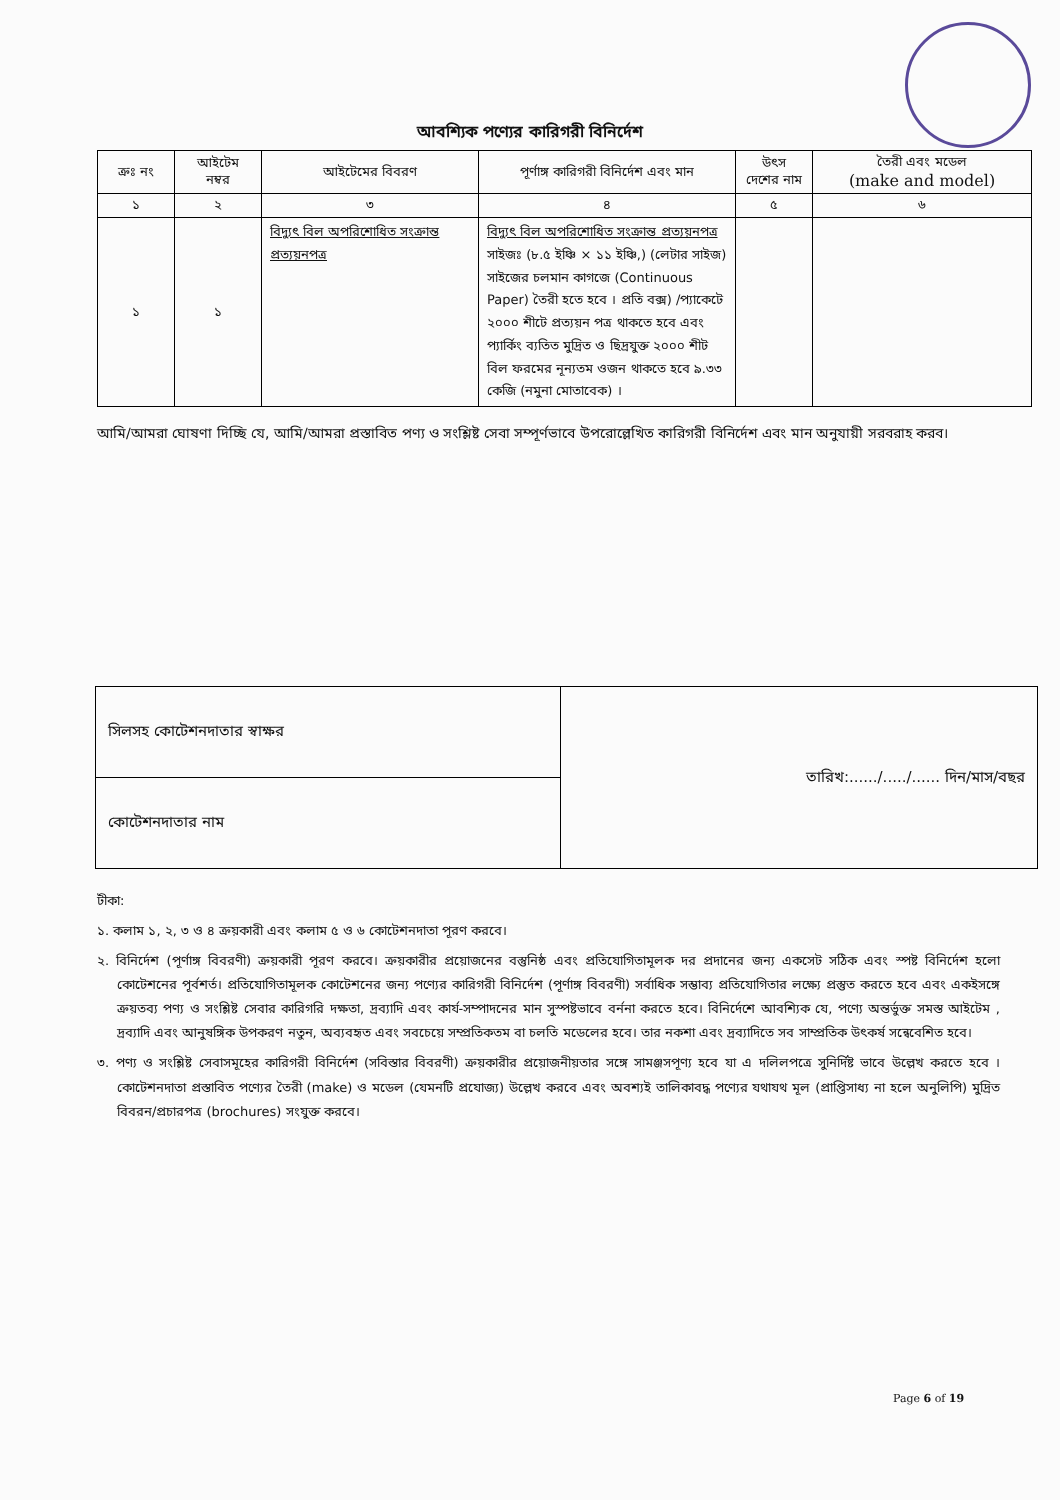আবশ্যিক পণ্যের কারিগরী বিনির্দেশ
| ক্রঃ নং | আইটেম নম্বর | আইটেমের বিবরণ | পূর্ণাঙ্গ কারিগরী বিনির্দেশ এবং মান | উৎস দেশের নাম | তৈরী এবং মডেল (make and model) |
| --- | --- | --- | --- | --- | --- |
| ১ | ২ | ৩ | ৪ | ৫ | ৬ |
| ১ | ১ | বিদ্যুৎ বিল অপরিশোধিত সংক্রান্ত প্রত্যয়নপত্র | বিদ্যুৎ বিল অপরিশোধিত সংক্রান্ত প্রত্যয়নপত্র সাইজঃ (৮.৫ ইঞ্চি × ১১ ইঞ্চি,) (লেটার সাইজ) সাইজের চলমান কাগজে (Continuous Paper) তৈরী হতে হবে । প্রতি বক্স) /প্যাকেটে ২০০০ শীটে প্রত্যয়ন পত্র থাকতে হবে এবং প্যার্কিং ব্যতিত মুদ্রিত ও ছিদ্রযুক্ত ২০০০ শীট বিল ফরমের নূন্যতম ওজন থাকতে হবে ৯.৩৩ কেজি (নমুনা মোতাবেক) । | | |
আমি/আমরা ঘোষণা দিচ্ছি যে, আমি/আমরা প্রস্তাবিত পণ্য ও সংশ্লিষ্ট সেবা সম্পূর্ণভাবে উপরোল্লেখিত কারিগরী বিনির্দেশ এবং মান অনুযায়ী সরবরাহ করব।
| সিলসহ কোটেশনদাতার স্বাক্ষর | তারিখ:....../...../...... দিন/মাস/বছর |
| কোটেশনদাতার নাম | |
টীকা:
১. কলাম ১, ২, ৩ ও ৪ ক্রয়কারী এবং কলাম ৫ ও ৬ কোটেশনদাতা পূরণ করবে।
২. বিনির্দেশ (পূর্ণাঙ্গ বিবরণী) ক্রয়কারী পূরণ করবে। ক্রয়কারীর প্রয়োজনের বস্তুনিষ্ঠ এবং প্রতিযোগিতামূলক দর প্রদানের জন্য একসেট সঠিক এবং স্পষ্ট বিনির্দেশ হলো কোটেশনের পূর্বশর্ত। প্রতিযোগিতামূলক কোটেশনের জন্য পণ্যের কারিগরী বিনির্দেশ (পূর্ণাঙ্গ বিবরণী) সর্বাধিক সম্ভাব্য প্রতিযোগিতার লক্ষ্যে প্রস্তুত করতে হবে এবং একইসঙ্গে ক্রয়তব্য পণ্য ও সংশ্লিষ্ট সেবার কারিগরি দক্ষতা, দ্রব্যাদি এবং কার্য-সম্পাদনের মান সুস্পষ্টভাবে বর্ননা করতে হবে। বিনির্দেশে আবশ্যিক যে, পণ্যে অন্তর্ভুক্ত সমস্ত আইটেম , দ্রব্যাদি এবং আনুষঙ্গিক উপকরণ নতুন, অব্যবহৃত এবং সবচেয়ে সম্প্রতিকতম বা চলতি মডেলের হবে। তার নকশা এবং দ্রব্যাদিতে সব সাম্প্রতিক উৎকর্ষ সন্বেবেশিত হবে।
৩. পণ্য ও সংশ্লিষ্ট সেবাসমূহের কারিগরী বিনির্দেশ (সবিস্তার বিবরণী) ক্রয়কারীর প্রয়োজনীয়তার সঙ্গে সামঞ্জসপূণ্য হবে যা এ দলিলপত্রে সুনির্দিষ্ট ভাবে উল্লেখ করতে হবে । কোটেশনদাতা প্রস্তাবিত পণ্যের তৈরী (make) ও মডেল (যেমনটি প্রযোজ্য) উল্লেখ করবে এবং অবশ্যই তালিকাবদ্ধ পণ্যের যথাযথ মূল (প্রাপ্তিসাধ্য না হলে অনুলিপি) মুদ্রিত বিবরন/প্রচারপত্র (brochures) সংযুক্ত করবে।
Page 6 of 19